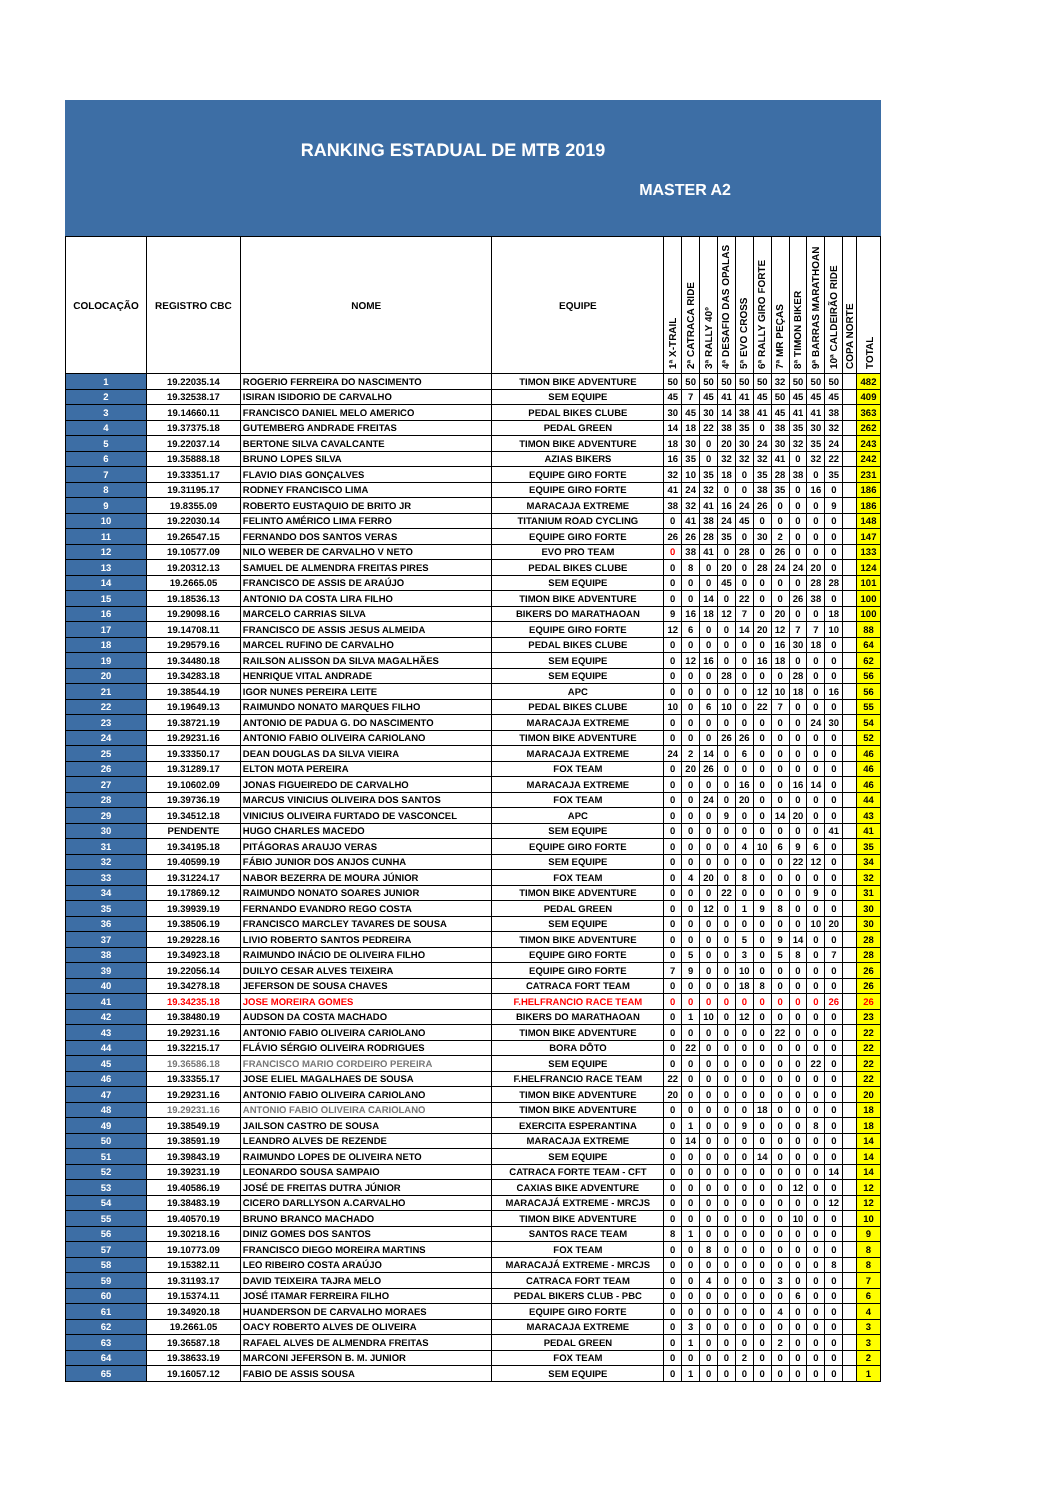RANKING ESTADUAL DE MTB 2019
MASTER A2
| COLOCAÇÃO | REGISTRO CBC | NOME | EQUIPE | 1ª X-TRAIL | 2ª CATRACA RIDE | 3ª RALLY 40º | 4ª DESAFIO DAS OPALAS | 5ª EVO CROSS | 6ª RALLY GIRO FORTE | 7ª MR PEÇAS | 8ª TIMON BIKER | 9ª BARRAS MARATHOAN | 10ª CALDEIRÃO RIDE | COPA NORTE | TOTAL |
| --- | --- | --- | --- | --- | --- | --- | --- | --- | --- | --- | --- | --- | --- | --- | --- |
| 1 | 19.22035.14 | ROGERIO FERREIRA DO NASCIMENTO | TIMON BIKE ADVENTURE | 50 | 50 | 50 | 50 | 50 | 50 | 32 | 50 | 50 | 50 | | 482 |
| 2 | 19.32538.17 | ISIRAN ISIDORIO DE CARVALHO | SEM EQUIPE | 45 | 7 | 45 | 41 | 41 | 45 | 50 | 45 | 45 | 45 | | 409 |
| 3 | 19.14660.11 | FRANCISCO DANIEL MELO AMERICO | PEDAL BIKES CLUBE | 30 | 45 | 30 | 14 | 38 | 41 | 45 | 41 | 41 | 38 | | 363 |
| 4 | 19.37375.18 | GUTEMBERG ANDRADE FREITAS | PEDAL GREEN | 14 | 18 | 22 | 38 | 35 | 0 | 38 | 35 | 30 | 32 | | 262 |
| 5 | 19.22037.14 | BERTONE SILVA CAVALCANTE | TIMON BIKE ADVENTURE | 18 | 30 | 0 | 20 | 30 | 24 | 30 | 32 | 35 | 24 | | 243 |
| 6 | 19.35888.18 | BRUNO LOPES SILVA | AZIAS BIKERS | 16 | 35 | 0 | 32 | 32 | 32 | 41 | 0 | 32 | 22 | | 242 |
| 7 | 19.33351.17 | FLAVIO DIAS GONÇALVES | EQUIPE GIRO FORTE | 32 | 10 | 35 | 18 | 0 | 35 | 28 | 38 | 0 | 35 | | 231 |
| 8 | 19.31195.17 | RODNEY FRANCISCO LIMA | EQUIPE GIRO FORTE | 41 | 24 | 32 | 0 | 0 | 38 | 35 | 0 | 16 | 0 | | 186 |
| 9 | 19.8355.09 | ROBERTO EUSTAQUIO DE BRITO JR | MARACAJA EXTREME | 38 | 32 | 41 | 16 | 24 | 26 | 0 | 0 | 0 | 9 | | 186 |
| 10 | 19.22030.14 | FELINTO AMÉRICO LIMA FERRO | TITANIUM ROAD CYCLING | 0 | 41 | 38 | 24 | 45 | 0 | 0 | 0 | 0 | 0 | | 148 |
| 11 | 19.26547.15 | FERNANDO DOS SANTOS VERAS | EQUIPE GIRO FORTE | 26 | 26 | 28 | 35 | 0 | 30 | 2 | 0 | 0 | 0 | | 147 |
| 12 | 19.10577.09 | NILO WEBER DE CARVALHO V NETO | EVO PRO TEAM | 0 | 38 | 41 | 0 | 28 | 0 | 26 | 0 | 0 | 0 | | 133 |
| 13 | 19.20312.13 | SAMUEL DE ALMENDRA FREITAS PIRES | PEDAL BIKES CLUBE | 0 | 8 | 0 | 20 | 0 | 28 | 24 | 24 | 20 | 0 | | 124 |
| 14 | 19.2665.05 | FRANCISCO DE ASSIS DE ARAÚJO | SEM EQUIPE | 0 | 0 | 0 | 45 | 0 | 0 | 0 | 0 | 28 | 28 | | 101 |
| 15 | 19.18536.13 | ANTONIO DA COSTA LIRA FILHO | TIMON BIKE ADVENTURE | 0 | 0 | 14 | 0 | 22 | 0 | 0 | 26 | 38 | 0 | | 100 |
| 16 | 19.29098.16 | MARCELO CARRIAS SILVA | BIKERS DO MARATHAOAN | 9 | 16 | 18 | 12 | 7 | 0 | 20 | 0 | 0 | 18 | | 100 |
| 17 | 19.14708.11 | FRANCISCO DE ASSIS JESUS ALMEIDA | EQUIPE GIRO FORTE | 12 | 6 | 0 | 0 | 14 | 20 | 12 | 7 | 7 | 10 | | 88 |
| 18 | 19.29579.16 | MARCEL RUFINO DE CARVALHO | PEDAL BIKES CLUBE | 0 | 0 | 0 | 0 | 0 | 0 | 16 | 30 | 18 | 0 | | 64 |
| 19 | 19.34480.18 | RAILSON ALISSON DA SILVA MAGALHÃES | SEM EQUIPE | 0 | 12 | 16 | 0 | 0 | 16 | 18 | 0 | 0 | 0 | | 62 |
| 20 | 19.34283.18 | HENRIQUE VITAL ANDRADE | SEM EQUIPE | 0 | 0 | 0 | 28 | 0 | 0 | 0 | 28 | 0 | 0 | | 56 |
| 21 | 19.38544.19 | IGOR NUNES PEREIRA LEITE | APC | 0 | 0 | 0 | 0 | 0 | 12 | 10 | 18 | 0 | 16 | | 56 |
| 22 | 19.19649.13 | RAIMUNDO NONATO MARQUES FILHO | PEDAL BIKES CLUBE | 10 | 0 | 6 | 10 | 0 | 22 | 7 | 0 | 0 | 0 | | 55 |
| 23 | 19.38721.19 | ANTONIO DE PADUA G. DO NASCIMENTO | MARACAJA EXTREME | 0 | 0 | 0 | 0 | 0 | 0 | 0 | 0 | 24 | 30 | | 54 |
| 24 | 19.29231.16 | ANTONIO FABIO OLIVEIRA CARIOLANO | TIMON BIKE ADVENTURE | 0 | 0 | 0 | 26 | 26 | 0 | 0 | 0 | 0 | 0 | | 52 |
| 25 | 19.33350.17 | DEAN DOUGLAS DA SILVA VIEIRA | MARACAJA EXTREME | 24 | 2 | 14 | 0 | 6 | 0 | 0 | 0 | 0 | 0 | | 46 |
| 26 | 19.31289.17 | ELTON MOTA PEREIRA | FOX TEAM | 0 | 20 | 26 | 0 | 0 | 0 | 0 | 0 | 0 | 0 | | 46 |
| 27 | 19.10602.09 | JONAS FIGUEIREDO DE CARVALHO | MARACAJA EXTREME | 0 | 0 | 0 | 0 | 16 | 0 | 0 | 16 | 14 | 0 | | 46 |
| 28 | 19.39736.19 | MARCUS VINICIUS OLIVEIRA DOS SANTOS | FOX TEAM | 0 | 0 | 24 | 0 | 20 | 0 | 0 | 0 | 0 | 0 | | 44 |
| 29 | 19.34512.18 | VINICIUS OLIVEIRA FURTADO DE VASCONCEL | APC | 0 | 0 | 0 | 9 | 0 | 0 | 14 | 20 | 0 | 0 | | 43 |
| 30 | PENDENTE | HUGO CHARLES MACEDO | SEM EQUIPE | 0 | 0 | 0 | 0 | 0 | 0 | 0 | 0 | 0 | 41 | | 41 |
| 31 | 19.34195.18 | PITÁGORAS ARAUJO VERAS | EQUIPE GIRO FORTE | 0 | 0 | 0 | 0 | 4 | 10 | 6 | 9 | 6 | 0 | | 35 |
| 32 | 19.40599.19 | FÁBIO JUNIOR DOS ANJOS CUNHA | SEM EQUIPE | 0 | 0 | 0 | 0 | 0 | 0 | 0 | 22 | 12 | 0 | | 34 |
| 33 | 19.31224.17 | NABOR BEZERRA DE MOURA JÚNIOR | FOX TEAM | 0 | 4 | 20 | 0 | 8 | 0 | 0 | 0 | 0 | 0 | | 32 |
| 34 | 19.17869.12 | RAIMUNDO NONATO SOARES JUNIOR | TIMON BIKE ADVENTURE | 0 | 0 | 0 | 22 | 0 | 0 | 0 | 0 | 9 | 0 | | 31 |
| 35 | 19.39939.19 | FERNANDO EVANDRO REGO COSTA | PEDAL GREEN | 0 | 0 | 12 | 0 | 1 | 9 | 8 | 0 | 0 | 0 | | 30 |
| 36 | 19.38506.19 | FRANCISCO MARCLEY TAVARES DE SOUSA | SEM EQUIPE | 0 | 0 | 0 | 0 | 0 | 0 | 0 | 0 | 10 | 20 | | 30 |
| 37 | 19.29228.16 | LIVIO ROBERTO SANTOS PEDREIRA | TIMON BIKE ADVENTURE | 0 | 0 | 0 | 0 | 5 | 0 | 9 | 14 | 0 | 0 | | 28 |
| 38 | 19.34923.18 | RAIMUNDO INÁCIO DE OLIVEIRA FILHO | EQUIPE GIRO FORTE | 0 | 5 | 0 | 0 | 3 | 0 | 5 | 8 | 0 | 7 | | 28 |
| 39 | 19.22056.14 | DUILYO CESAR ALVES TEIXEIRA | EQUIPE GIRO FORTE | 7 | 9 | 0 | 0 | 10 | 0 | 0 | 0 | 0 | 0 | | 26 |
| 40 | 19.34278.18 | JEFERSON DE SOUSA CHAVES | CATRACA FORT TEAM | 0 | 0 | 0 | 0 | 18 | 8 | 0 | 0 | 0 | 0 | | 26 |
| 41 | 19.34235.18 | JOSE MOREIRA GOMES | F.HELFRANCIO RACE TEAM | 0 | 0 | 0 | 0 | 0 | 0 | 0 | 0 | 0 | 26 | | 26 |
| 42 | 19.38480.19 | AUDSON DA COSTA MACHADO | BIKERS DO MARATHAOAN | 0 | 1 | 10 | 0 | 12 | 0 | 0 | 0 | 0 | 0 | | 23 |
| 43 | 19.29231.16 | ANTONIO FABIO OLIVEIRA CARIOLANO | TIMON BIKE ADVENTURE | 0 | 0 | 0 | 0 | 0 | 0 | 22 | 0 | 0 | 0 | | 22 |
| 44 | 19.32215.17 | FLÁVIO SÉRGIO OLIVEIRA RODRIGUES | BORA DÔTO | 0 | 22 | 0 | 0 | 0 | 0 | 0 | 0 | 0 | 0 | | 22 |
| 45 | 19.36586.18 | FRANCISCO MARIO CORDEIRO PEREIRA | SEM EQUIPE | 0 | 0 | 0 | 0 | 0 | 0 | 0 | 0 | 22 | 0 | | 22 |
| 46 | 19.33355.17 | JOSE ELIEL MAGALHAES DE SOUSA | F.HELFRANCIO RACE TEAM | 22 | 0 | 0 | 0 | 0 | 0 | 0 | 0 | 0 | 0 | | 22 |
| 47 | 19.29231.16 | ANTONIO FABIO OLIVEIRA CARIOLANO | TIMON BIKE ADVENTURE | 20 | 0 | 0 | 0 | 0 | 0 | 0 | 0 | 0 | 0 | | 20 |
| 48 | 19.29231.16 | ANTONIO FABIO OLIVEIRA CARIOLANO | TIMON BIKE ADVENTURE | 0 | 0 | 0 | 0 | 0 | 18 | 0 | 0 | 0 | 0 | | 18 |
| 49 | 19.38549.19 | JAILSON CASTRO DE SOUSA | EXERCITA ESPERANTINA | 0 | 1 | 0 | 0 | 9 | 0 | 0 | 0 | 8 | 0 | | 18 |
| 50 | 19.38591.19 | LEANDRO ALVES DE REZENDE | MARACAJA EXTREME | 0 | 14 | 0 | 0 | 0 | 0 | 0 | 0 | 0 | 0 | | 14 |
| 51 | 19.39843.19 | RAIMUNDO LOPES DE OLIVEIRA NETO | SEM EQUIPE | 0 | 0 | 0 | 0 | 0 | 14 | 0 | 0 | 0 | 0 | | 14 |
| 52 | 19.39231.19 | LEONARDO SOUSA SAMPAIO | CATRACA FORTE TEAM - CFT | 0 | 0 | 0 | 0 | 0 | 0 | 0 | 0 | 0 | 14 | | 14 |
| 53 | 19.40586.19 | JOSÉ DE FREITAS DUTRA JÚNIOR | CAXIAS BIKE ADVENTURE | 0 | 0 | 0 | 0 | 0 | 0 | 0 | 12 | 0 | 0 | | 12 |
| 54 | 19.38483.19 | CICERO DARLLYSON A.CARVALHO | MARACAJÁ EXTREME - MRCJS | 0 | 0 | 0 | 0 | 0 | 0 | 0 | 0 | 0 | 12 | | 12 |
| 55 | 19.40570.19 | BRUNO BRANCO MACHADO | TIMON BIKE ADVENTURE | 0 | 0 | 0 | 0 | 0 | 0 | 0 | 10 | 0 | 0 | | 10 |
| 56 | 19.30218.16 | DINIZ GOMES DOS SANTOS | SANTOS RACE TEAM | 8 | 1 | 0 | 0 | 0 | 0 | 0 | 0 | 0 | 0 | | 9 |
| 57 | 19.10773.09 | FRANCISCO DIEGO MOREIRA MARTINS | FOX TEAM | 0 | 0 | 8 | 0 | 0 | 0 | 0 | 0 | 0 | 0 | | 8 |
| 58 | 19.15382.11 | LEO RIBEIRO COSTA ARAÚJO | MARACAJÁ EXTREME - MRCJS | 0 | 0 | 0 | 0 | 0 | 0 | 0 | 0 | 0 | 8 | | 8 |
| 59 | 19.31193.17 | DAVID TEIXEIRA TAJRA MELO | CATRACA FORT TEAM | 0 | 0 | 4 | 0 | 0 | 0 | 3 | 0 | 0 | 0 | | 7 |
| 60 | 19.15374.11 | JOSÉ ITAMAR FERREIRA FILHO | PEDAL BIKERS CLUB - PBC | 0 | 0 | 0 | 0 | 0 | 0 | 0 | 6 | 0 | 0 | | 6 |
| 61 | 19.34920.18 | HUANDERSON DE CARVALHO MORAES | EQUIPE GIRO FORTE | 0 | 0 | 0 | 0 | 0 | 0 | 4 | 0 | 0 | 0 | | 4 |
| 62 | 19.2661.05 | OACY ROBERTO ALVES DE OLIVEIRA | MARACAJA EXTREME | 0 | 3 | 0 | 0 | 0 | 0 | 0 | 0 | 0 | 0 | | 3 |
| 63 | 19.36587.18 | RAFAEL ALVES DE ALMENDRA FREITAS | PEDAL GREEN | 0 | 1 | 0 | 0 | 0 | 0 | 2 | 0 | 0 | 0 | | 3 |
| 64 | 19.38633.19 | MARCONI JEFERSON B. M. JUNIOR | FOX TEAM | 0 | 0 | 0 | 0 | 2 | 0 | 0 | 0 | 0 | 0 | | 2 |
| 65 | 19.16057.12 | FABIO DE ASSIS SOUSA | SEM EQUIPE | 0 | 1 | 0 | 0 | 0 | 0 | 0 | 0 | 0 | 0 | | 1 |